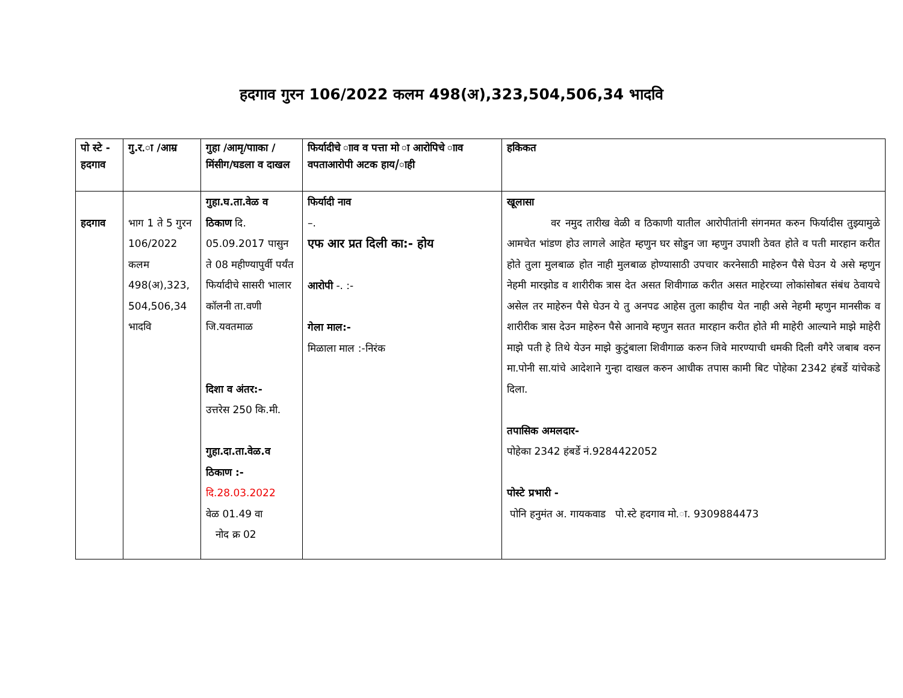हदगाव गुरन 106/2022 कलम 498(अ),323,504,506,34 भादवि
| पो स्टे - हदगाव | गु.र.ा /आम्र | गुहा /आमृ/पााका /मिंसीग/घडला व दाखल | फिर्यादीचे ााव व पत्ता मो ा आरोपिचे ााव वपताआरोपी अटक हाय/ाही | हकिकत |
| --- | --- | --- | --- | --- |
| हदगाव | भाग 1 ते 5 गुरन 106/2022 कलम 498(अ),323, 504,506,34 भादवि | गुहा.घ.ता.वेळ व ठिकाण दि. 05.09.2017 पासुन ते 08 महीण्यापुर्वी पर्यंत फिर्यादीचे सासरी भालार कॉलनी ता.वणी जि.यवतमाळ दिशा व अंतर:- उत्तरेस 250 कि.मी. गुहा.दा.ता.वेळ.व ठिकाण :- दि.28.03.2022 वेळ 01.49 वा नोद क्र 02 | फिर्यादी नाव –. एफ आर प्रत दिली का:- होय आरोपी -. :- गेला माल:- मिळाला माल :-निरंक | खूलासा वर नमुद तारीख वेळी व ठिकाणी यातील आरोपीतांनी संगनमत करुन फिर्यादीस तुझ्यामुळे आमचेत भांडण होउ लागले आहेत म्हणुन घर सोडुन जा म्हणुन उपाशी ठेवत होते व पती मारहान करीत होते तुला मुलबाळ होत नाही मुलबाळ होण्यासाठी उपचार करनेसाठी माहेरुन पैसे घेउन ये असे म्हणुन नेहमी मारझोड व शारीरीक त्रास देत असत शिवीगाळ करीत असत माहेरच्या लोकांसोबत संबंध ठेवायचे असेल तर माहेरुन पैसे घेउन ये तु अनपढ आहेस तुला काहीच येत नाही असे नेहमी म्हणुन मानसीक व शारीरीक त्रास देउन माहेरुन पैसे आनावे म्हणुन सतत मारहान करीत होते मी माहेरी आल्याने माझे माहेरी माझे पती हे तिथे येउन माझे कुटुंबाला शिवीगाळ करुन जिवे मारण्याची धमकी दिली वगैरे जबाब वरुन मा.पोनी सा.यांचे आदेशाने गुन्हा दाखल करुन आधीक तपास कामी बिट पोहेका 2342 हंबर्डे यांचेकडे दिला. तपासिक अमलदार- पोहेका 2342 हंबर्डे नं.9284422052 पोस्टे प्रभारी - पोनि हनुमंत अ. गायकवाड पो.स्टे हदगाव मो.ा. 9309884473 |